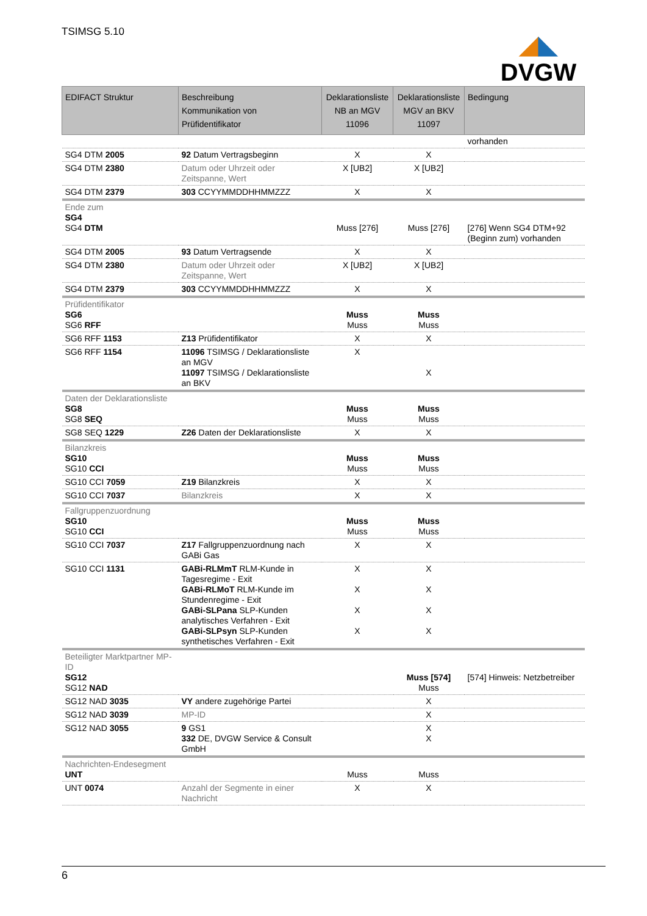TSIMSG 5.10
◢◣
DVGW
| EDIFACT Struktur | Beschreibung Kommunikation von Prüfidentifikator | Deklarationsliste NB an MGV 11096 | Deklarationsliste MGV an BKV 11097 | Bedingung |
| --- | --- | --- | --- | --- |
| | | | | vorhanden |
| SG4 DTM 2005 | 92 Datum Vertragsbeginn | X | X | |
| SG4 DTM 2380 | Datum oder Uhrzeit oder Zeitspanne, Wert | X [UB2] | X [UB2] | |
| SG4 DTM 2379 | 303 CCYYMMDDHHMMZZZ | X | X | |
| Ende zum SG4 SG4 DTM | | Muss [276] | Muss [276] | [276] Wenn SG4 DTM+92 (Beginn zum) vorhanden |
| SG4 DTM 2005 | 93 Datum Vertragsende | X | X | |
| SG4 DTM 2380 | Datum oder Uhrzeit oder Zeitspanne, Wert | X [UB2] | X [UB2] | |
| SG4 DTM 2379 | 303 CCYYMMDDHHMMZZZ | X | X | |
| Prüfidentifikator SG6 SG6 RFF | | Muss Muss | Muss Muss | |
| SG6 RFF 1153 | Z13 Prüfidentifikator | X | X | |
| SG6 RFF 1154 | 11096 TSIMSG / Deklarationsliste an MGV 11097 TSIMSG / Deklarationsliste an BKV | X | X | |
| Daten der Deklarationsliste SG8 SG8 SEQ | | Muss Muss | Muss Muss | |
| SG8 SEQ 1229 | Z26 Daten der Deklarationsliste | X | X | |
| Bilanzkreis SG10 SG10 CCI | | Muss Muss | Muss Muss | |
| SG10 CCI 7059 | Z19 Bilanzkreis | X | X | |
| SG10 CCI 7037 | Bilanzkreis | X | X | |
| Fallgruppenzuordnung SG10 SG10 CCI | | Muss Muss | Muss Muss | |
| SG10 CCI 7037 | Z17 Fallgruppenzuordnung nach GABi Gas | X | X | |
| SG10 CCI 1131 | GABi-RLMmT RLM-Kunde in Tagesregime - Exit GABi-RLMoT RLM-Kunde im Stundenregime - Exit GABi-SLPana SLP-Kunden analytisches Verfahren - Exit GABi-SLPsyn SLP-Kunden synthetisches Verfahren - Exit | X X X X | X X X X | |
| Beteiligter Marktpartner MP-ID SG12 SG12 NAD | | | Muss [574] Muss | [574] Hinweis: Netzbetreiber |
| SG12 NAD 3035 | VY andere zugehörige Partei | | X | |
| SG12 NAD 3039 | MP-ID | | X | |
| SG12 NAD 3055 | 9 GS1 332 DE, DVGW Service & Consult GmbH | | X X | |
| Nachrichten-Endesegment UNT | | Muss | Muss | |
| UNT 0074 | Anzahl der Segmente in einer Nachricht | X | X | |
6